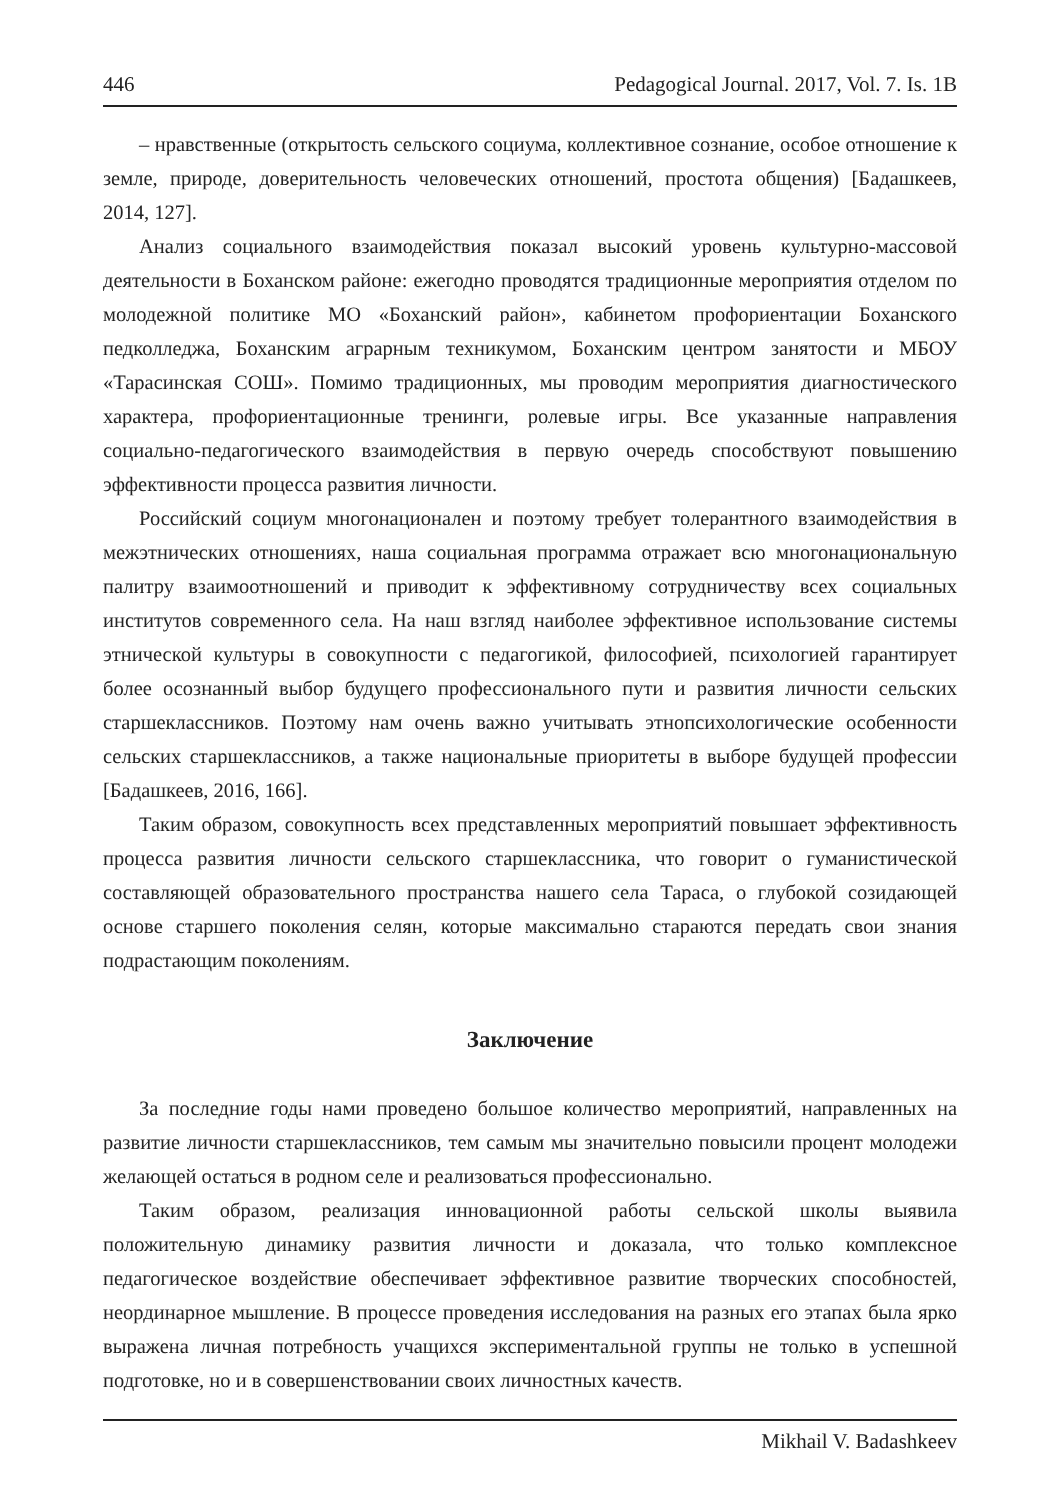446 Pedagogical Journal. 2017, Vol. 7. Is. 1B
– нравственные (открытость сельского социума, коллективное сознание, особое отношение к земле, природе, доверительность человеческих отношений, простота общения) [Бадашкеев, 2014, 127].
Анализ социального взаимодействия показал высокий уровень культурно-массовой деятельности в Боханском районе: ежегодно проводятся традиционные мероприятия отделом по молодежной политике МО «Боханский район», кабинетом профориентации Боханского педколледжа, Боханским аграрным техникумом, Боханским центром занятости и МБОУ «Тарасинская СОШ». Помимо традиционных, мы проводим мероприятия диагностического характера, профориентационные тренинги, ролевые игры. Все указанные направления социально-педагогического взаимодействия в первую очередь способствуют повышению эффективности процесса развития личности.
Российский социум многонационален и поэтому требует толерантного взаимодействия в межэтнических отношениях, наша социальная программа отражает всю многонациональную палитру взаимоотношений и приводит к эффективному сотрудничеству всех социальных институтов современного села. На наш взгляд наиболее эффективное использование системы этнической культуры в совокупности с педагогикой, философией, психологией гарантирует более осознанный выбор будущего профессионального пути и развития личности сельских старшеклассников. Поэтому нам очень важно учитывать этнопсихологические особенности сельских старшеклассников, а также национальные приоритеты в выборе будущей профессии [Бадашкеев, 2016, 166].
Таким образом, совокупность всех представленных мероприятий повышает эффективность процесса развития личности сельского старшеклассника, что говорит о гуманистической составляющей образовательного пространства нашего села Тараса, о глубокой созидающей основе старшего поколения селян, которые максимально стараются передать свои знания подрастающим поколениям.
Заключение
За последние годы нами проведено большое количество мероприятий, направленных на развитие личности старшеклассников, тем самым мы значительно повысили процент молодежи желающей остаться в родном селе и реализоваться профессионально.
Таким образом, реализация инновационной работы сельской школы выявила положительную динамику развития личности и доказала, что только комплексное педагогическое воздействие обеспечивает эффективное развитие творческих способностей, неординарное мышление. В процессе проведения исследования на разных его этапах была ярко выражена личная потребность учащихся экспериментальной группы не только в успешной подготовке, но и в совершенствовании своих личностных качеств.
Mikhail V. Badashkeev